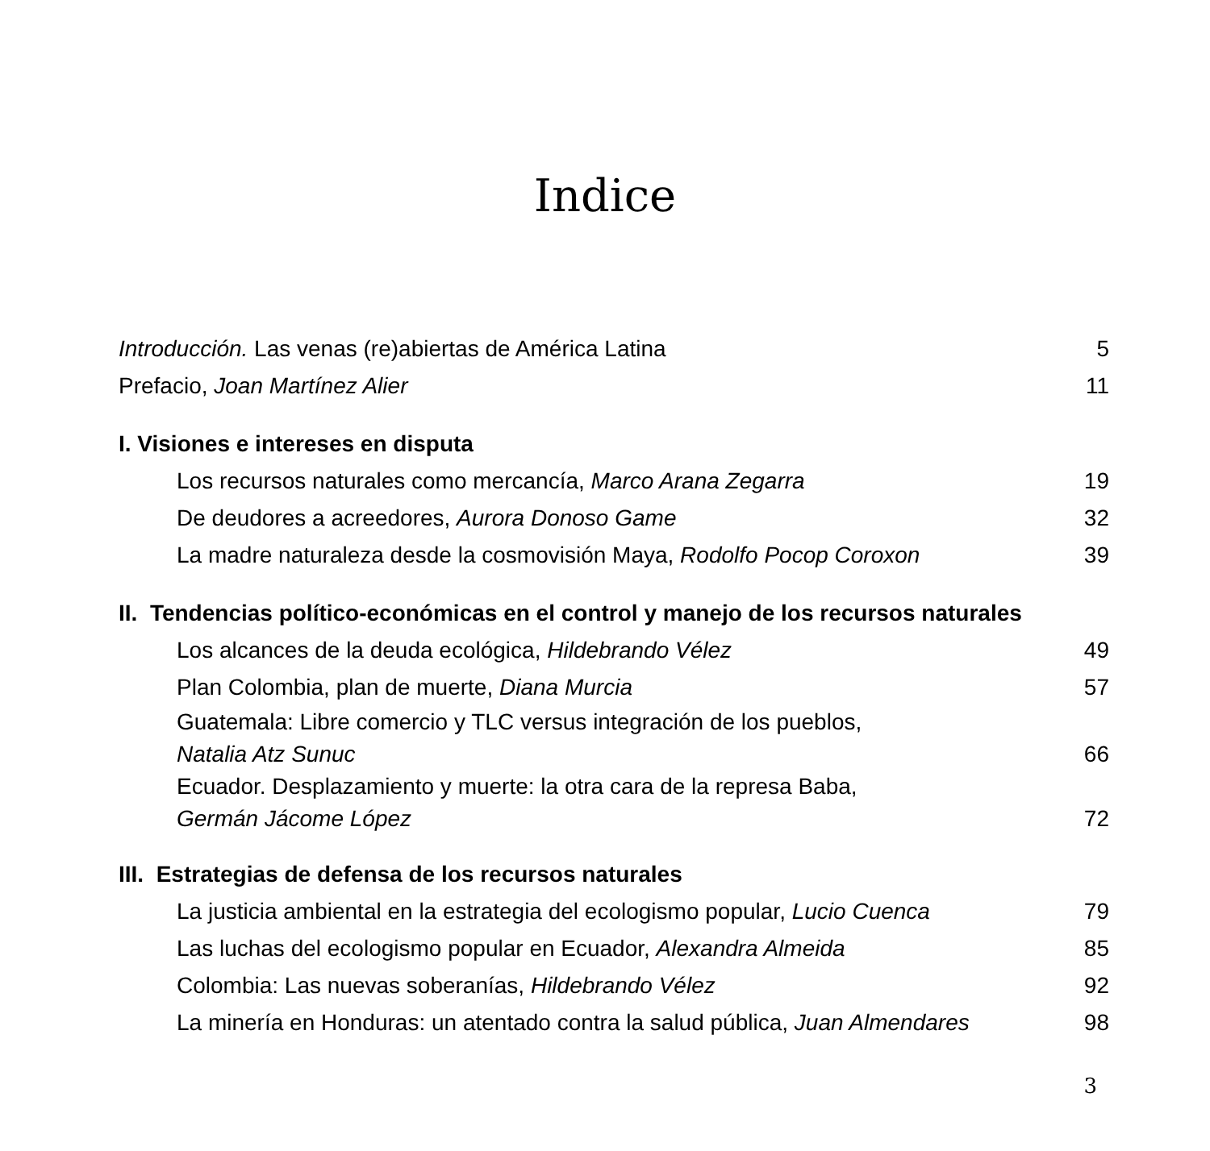Indice
Introducción. Las venas (re)abiertas de América Latina 5
Prefacio, Joan Martínez Alier 11
I. Visiones e intereses en disputa
Los recursos naturales como mercancía, Marco Arana Zegarra 19
De deudores a acreedores, Aurora Donoso Game 32
La madre naturaleza desde la cosmovisión Maya, Rodolfo Pocop Coroxon 39
II. Tendencias político-económicas en el control y manejo de los recursos naturales
Los alcances de la deuda ecológica, Hildebrando Vélez 49
Plan Colombia, plan de muerte, Diana Murcia 57
Guatemala: Libre comercio y TLC versus integración de los pueblos,
Natalia Atz Sunuc 66
Ecuador. Desplazamiento y muerte: la otra cara de la represa Baba,
Germán Jácome López 72
III. Estrategias de defensa de los recursos naturales
La justicia ambiental en la estrategia del ecologismo popular, Lucio Cuenca 79
Las luchas del ecologismo popular en Ecuador, Alexandra Almeida 85
Colombia: Las nuevas soberanías, Hildebrando Vélez 92
La minería en Honduras: un atentado contra la salud pública, Juan Almendares 98
3